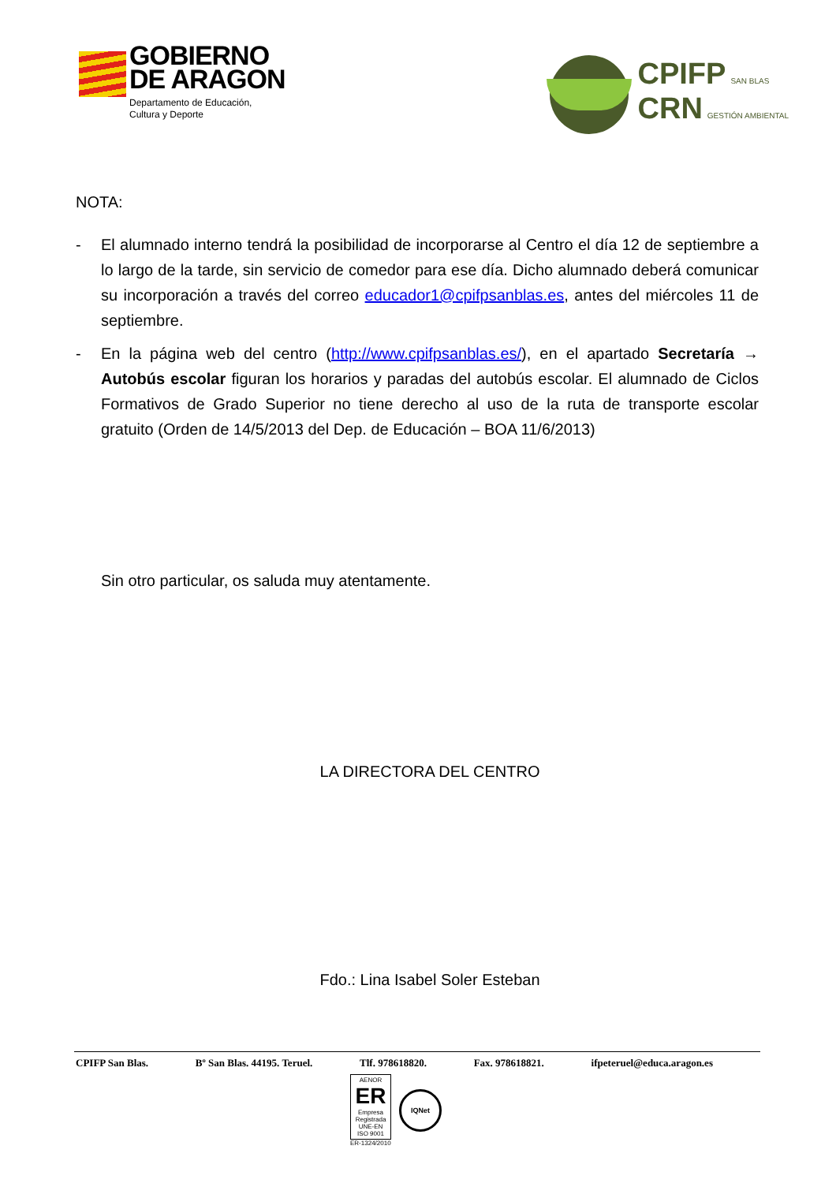GOBIERNO
DE ARAGON
Departamento de Educación,
Cultura y Deporte
CPIFP SAN BLAS
CRN GESTIÓN AMBIENTAL
NOTA:
- El alumnado interno tendrá la posibilidad de incorporarse al Centro el día 12 de septiembre a lo largo de la tarde, sin servicio de comedor para ese día. Dicho alumnado deberá comunicar su incorporación a través del correo educador1@cpifpsanblas.es, antes del miércoles 11 de septiembre.
- En la página web del centro (http://www.cpifpsanblas.es/), en el apartado Secretaría → Autobús escolar figuran los horarios y paradas del autobús escolar. El alumnado de Ciclos Formativos de Grado Superior no tiene derecho al uso de la ruta de transporte escolar gratuito (Orden de 14/5/2013 del Dep. de Educación – BOA 11/6/2013)
Sin otro particular, os saluda muy atentamente.
LA DIRECTORA DEL CENTRO
Fdo.: Lina Isabel Soler Esteban
CPIFP San Blas. Bº San Blas. 44195. Teruel. Tlf. 978618820. Fax. 978618821. ifpeteruel@educa.aragon.es
AENOR
ER
Empresa Registrada
UNE-EN ISO 9001
ER-1324/2010
IQNet